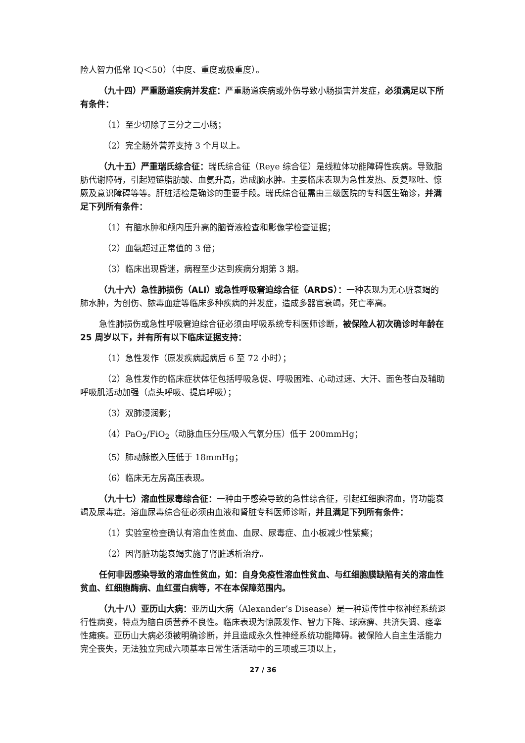险人智力低常 IQ＜50）（中度、重度或极重度）。
（九十四）严重肠道疾病并发症：严重肠道疾病或外伤导致小肠损害并发症，必须满足以下所有条件：
（1）至少切除了三分之二小肠；
（2）完全肠外营养支持 3 个月以上。
（九十五）严重瑞氏综合征：瑞氏综合征（Reye 综合征）是线粒体功能障碍性疾病。导致脂肪代谢障碍，引起短链脂肪酸、血氨升高，造成脑水肿。主要临床表现为急性发热、反复呕吐、惊厥及意识障碍等等。肝脏活检是确诊的重要手段。瑞氏综合征需由三级医院的专科医生确诊，并满足下列所有条件：
（1）有脑水肿和颅内压升高的脑脊液检查和影像学检查证据；
（2）血氨超过正常值的 3 倍；
（3）临床出现昏迷，病程至少达到疾病分期第 3 期。
（九十六）急性肺损伤（ALI）或急性呼吸窘迫综合征（ARDS）：一种表现为无心脏衰竭的肺水肿，为创伤、脓毒血症等临床多种疾病的并发症，造成多器官衰竭，死亡率高。
急性肺损伤或急性呼吸窘迫综合征必须由呼吸系统专科医师诊断，被保险人初次确诊时年龄在 25 周岁以下，并有所有以下临床证据支持：
（1）急性发作（原发疾病起病后 6 至 72 小时）；
（2）急性发作的临床症状体征包括呼吸急促、呼吸困难、心动过速、大汗、面色苍白及辅助呼吸肌活动加强（点头呼吸、提肩呼吸）；
（3）双肺浸润影；
（4）PaO<sub>2</sub>/FiO<sub>2</sub>（动脉血压分压/吸入气氧分压）低于 200mmHg；
（5）肺动脉嵌入压低于 18mmHg；
（6）临床无左房高压表现。
（九十七）溶血性尿毒综合征：一种由于感染导致的急性综合征，引起红细胞溶血，肾功能衰竭及尿毒症。溶血尿毒综合征必须由血液和肾脏专科医师诊断，并且满足下列所有条件：
（1）实验室检查确认有溶血性贫血、血尿、尿毒症、血小板减少性紫癜；
（2）因肾脏功能衰竭实施了肾脏透析治疗。
任何非因感染导致的溶血性贫血，如：自身免疫性溶血性贫血、与红细胞膜缺陷有关的溶血性贫血、红细胞酶病、血红蛋白病等，不在本保障范围内。
（九十八）亚历山大病：亚历山大病（Alexander’s Disease）是一种遗传性中枢神经系统退行性病变，特点为脑白质营养不良性。临床表现为惊厥发作、智力下降、球麻痹、共济失调、痉挛性瘫痪。亚历山大病必须被明确诊断，并且造成永久性神经系统功能障碍。被保险人自主生活能力完全丧失，无法独立完成六项基本日常生活活动中的三项或三项以上，
27 / 36